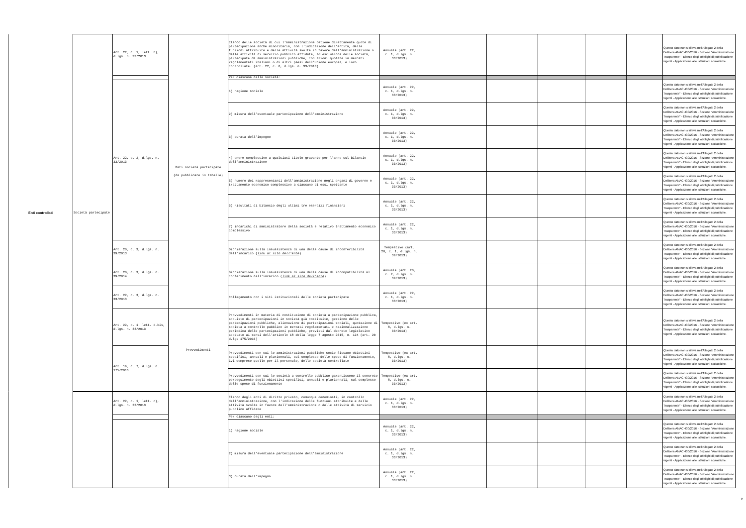| Enti controllati | Società partecipate | Art. 22, c. 1, lett. b), d.lgs. n. 33/2013 | Dati società partecipate (da pubblicare in tabelle) | Elenco delle società di cui l'amministrazione detiene direttamente quote di partecipazione anche minoritaria, con l'indicazione dell'entità, delle funzioni attribuite e delle attività svolte in favore dell'amministrazione o delle attività di servizio pubblico affidate, ad esclusione delle società, partecipate da amministrazioni pubbliche, con azioni quotate in mercati regolamentati italiani o di altri paesi dell'Unione europea, e loro controllate. (art. 22, c. 6, d.lgs. n. 33/2013) | Annuale (art. 22, c. 1, d.lgs. n. 33/2013) | | | | | | Questo dato non si rileva nell'Allegato 2 della Delibera ANAC 430/2016 - Sezione "Amministrazione Trasparente" - Elenco degli obblighi di pubblicazione vigenti - Applicazione alle istituzioni scolastiche. |
| | | | | Per ciascuna delle società: | | | | | | | |
| | | Art. 22, c. 2, d.lgs. n. 33/2013 | | 1) ragione sociale | Annuale (art. 22, c. 1, d.lgs. n. 33/2013) | | | | | | Questo dato non si rileva nell'Allegato 2 della Delibera ANAC 430/2016 - Sezione "Amministrazione Trasparente" - Elenco degli obblighi di pubblicazione vigenti - Applicazione alle istituzioni scolastiche. |
| | | | | 2) misura dell'eventuale partecipazione dell'amministrazione | Annuale (art. 22, c. 1, d.lgs. n. 33/2013) | | | | | | Questo dato non si rileva nell'Allegato 2 della Delibera ANAC 430/2016 - Sezione "Amministrazione Trasparente" - Elenco degli obblighi di pubblicazione vigenti - Applicazione alle istituzioni scolastiche. |
| | | | | 3) durata dell'impegno | Annuale (art. 22, c. 1, d.lgs. n. 33/2013) | | | | | | Questo dato non si rileva nell'Allegato 2 della Delibera ANAC 430/2016 - Sezione "Amministrazione Trasparente" - Elenco degli obblighi di pubblicazione vigenti - Applicazione alle istituzioni scolastiche. |
| | | | | 4) onere complessivo a qualsiasi titolo gravante per l'anno sul bilancio dell'amministrazione | Annuale (art. 22, c. 1, d.lgs. n. 33/2013) | | | | | | Questo dato non si rileva nell'Allegato 2 della Delibera ANAC 430/2016 - Sezione "Amministrazione Trasparente" - Elenco degli obblighi di pubblicazione vigenti - Applicazione alle istituzioni scolastiche. |
| | | | | 5) numero dei rappresentanti dell'amministrazione negli organi di governo e trattamento economico complessivo a ciascuno di essi spettante | Annuale (art. 22, c. 1, d.lgs. n. 33/2013) | | | | | | Questo dato non si rileva nell'Allegato 2 della Delibera ANAC 430/2016 - Sezione "Amministrazione Trasparente" - Elenco degli obblighi di pubblicazione vigenti - Applicazione alle istituzioni scolastiche. |
| | | | | 6) risultati di bilancio degli ultimi tre esercizi finanziari | Annuale (art. 22, c. 1, d.lgs. n. 33/2013) | | | | | | Questo dato non si rileva nell'Allegato 2 della Delibera ANAC 430/2016 - Sezione "Amministrazione Trasparente" - Elenco degli obblighi di pubblicazione vigenti - Applicazione alle istituzioni scolastiche. |
| | | | | 7) incarichi di amministratore della società e relativo trattamento economico complessivo | Annuale (art. 22, c. 1, d.lgs. n. 33/2013) | | | | | | Questo dato non si rileva nell'Allegato 2 della Delibera ANAC 430/2016 - Sezione "Amministrazione Trasparente" - Elenco degli obblighi di pubblicazione vigenti - Applicazione alle istituzioni scolastiche. |
| | | Art. 20, c. 3, d.lgs. n. 39/2013 | | Dichiarazione sulla insussistenza di una delle cause di inconferibilità dell'incarico ( link al sito dell'ente ) | Tempestivo (art. 20, c. 1, d.lgs. n. 39/2013) | | | | | | Questo dato non si rileva nell'Allegato 2 della Delibera ANAC 430/2016 - Sezione "Amministrazione Trasparente" - Elenco degli obblighi di pubblicazione vigenti - Applicazione alle istituzioni scolastiche. |
| | | Art. 20, c. 3, d.lgs. n. 39/2014 | | Dichiarazione sulla insussistenza di una delle cause di incompatibilità al conferimento dell'incarico ( link al sito dell'ente ) | Annuale (art. 20, c. 2, d.lgs. n. 39/2013) | | | | | | Questo dato non si rileva nell'Allegato 2 della Delibera ANAC 430/2016 - Sezione "Amministrazione Trasparente" - Elenco degli obblighi di pubblicazione vigenti - Applicazione alle istituzioni scolastiche. |
| | | Art. 22, c. 3, d.lgs. n. 33/2013 | | Collegamento con i siti istituzionali delle società partecipate | Annuale (art. 22, c. 1, d.lgs. n. 33/2013) | | | | | | Questo dato non si rileva nell'Allegato 2 della Delibera ANAC 430/2016 - Sezione "Amministrazione Trasparente" - Elenco degli obblighi di pubblicazione vigenti - Applicazione alle istituzioni scolastiche. |
| | | Art. 22, c. 1. lett. d-bis, d.lgs. n. 33/2013 | Provvedimenti | Provvedimenti in materia di costituzione di società a partecipazione pubblica, acquisto di partecipazioni in società già costituite, gestione delle partecipazioni pubbliche, alienazione di partecipazioni sociali, quotazione di società a controllo pubblico in mercati regolamentati e razionalizzazione periodica delle partecipazioni pubbliche, previsti dal decreto legislativo adottato ai sensi dell'articolo 18 della legge 7 agosto 2015, n. 124 (art. 20 d.lgs 175/2016) | Tempestivo (ex art. 8, d.lgs. n. 33/2013) | | | | | | Questo dato non si rileva nell'Allegato 2 della Delibera ANAC 430/2016 - Sezione "Amministrazione Trasparente" - Elenco degli obblighi di pubblicazione vigenti - Applicazione alle istituzioni scolastiche. |
| | | Art. 19, c. 7, d.lgs. n. 175/2016 | | Provvedimenti con cui le amministrazioni pubbliche socie fissano obiettivi specifici, annuali e pluriennali, sul complesso delle spese di funzionamento, ivi comprese quelle per il personale, delle società controllate | Tempestivo (ex art. 8, d.lgs. n. 33/2013) | | | | | | Questo dato non si rileva nell'Allegato 2 della Delibera ANAC 430/2016 - Sezione "Amministrazione Trasparente" - Elenco degli obblighi di pubblicazione vigenti - Applicazione alle istituzioni scolastiche. |
| | | | | Provvedimenti con cui le società a controllo pubblico garantiscono il concreto perseguimento degli obiettivi specifici, annuali e pluriennali, sul complesso delle spese di funzionamento | Tempestivo (ex art. 8, d.lgs. n. 33/2013) | | | | | | Questo dato non si rileva nell'Allegato 2 della Delibera ANAC 430/2016 - Sezione "Amministrazione Trasparente" - Elenco degli obblighi di pubblicazione vigenti - Applicazione alle istituzioni scolastiche. |
| | | Art. 22, c. 1, lett. c), d.lgs. n. 33/2013 | | Elenco degli enti di diritto privato, comunque denominati, in controllo dell'amministrazione, con l'indicazione delle funzioni attribuite e delle attività svolte in favore dell'amministrazione o delle attività di servizio pubblico affidate | Annuale (art. 22, c. 1, d.lgs. n. 33/2013) | | | | | | Questo dato non si rileva nell'Allegato 2 della Delibera ANAC 430/2016 - Sezione "Amministrazione Trasparente" - Elenco degli obblighi di pubblicazione vigenti - Applicazione alle istituzioni scolastiche. |
| | | | | Per ciascuno degli enti: | | | | | | | |
| | | | | 1) ragione sociale | Annuale (art. 22, c. 1, d.lgs. n. 33/2013) | | | | | | Questo dato non si rileva nell'Allegato 2 della Delibera ANAC 430/2016 - Sezione "Amministrazione Trasparente" - Elenco degli obblighi di pubblicazione vigenti - Applicazione alle istituzioni scolastiche. |
| | | | | 2) misura dell'eventuale partecipazione dell'amministrazione | Annuale (art. 22, c. 1, d.lgs. n. 33/2013) | | | | | | Questo dato non si rileva nell'Allegato 2 della Delibera ANAC 430/2016 - Sezione "Amministrazione Trasparente" - Elenco degli obblighi di pubblicazione vigenti - Applicazione alle istituzioni scolastiche. |
| | | | | 3) durata dell'impegno | Annuale (art. 22, c. 1, d.lgs. n. 33/2013) | | | | | | Questo dato non si rileva nell'Allegato 2 della Delibera ANAC 430/2016 - Sezione "Amministrazione Trasparente" - Elenco degli obblighi di pubblicazione vigenti - Applicazione alle istituzioni scolastiche. |
2